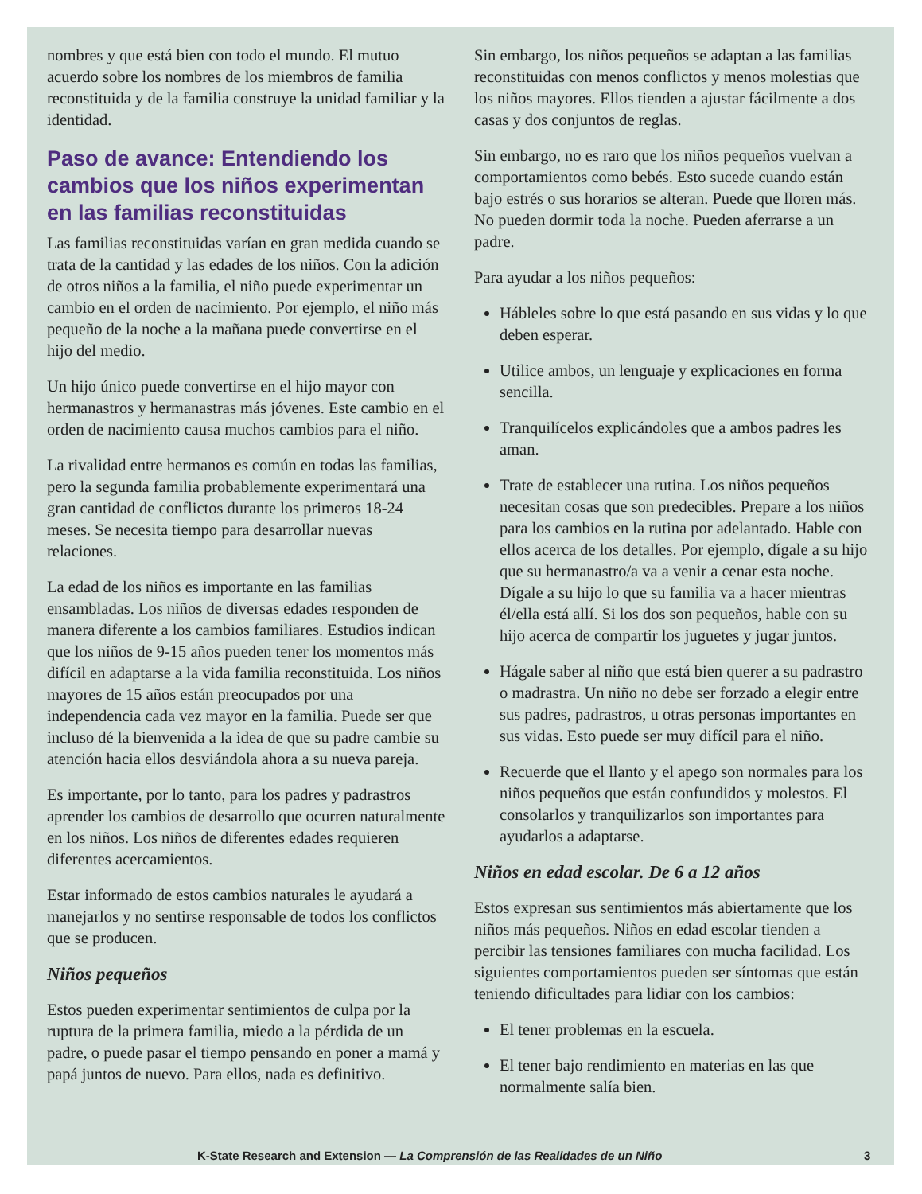nombres y que está bien con todo el mundo. El mutuo acuerdo sobre los nombres de los miembros de familia reconstituida y de la familia construye la unidad familiar y la identidad.
Paso de avance: Entendiendo los cambios que los niños experimentan en las familias reconstituidas
Las familias reconstituidas varían en gran medida cuando se trata de la cantidad y las edades de los niños. Con la adición de otros niños a la familia, el niño puede experimentar un cambio en el orden de nacimiento. Por ejemplo, el niño más pequeño de la noche a la mañana puede convertirse en el hijo del medio.
Un hijo único puede convertirse en el hijo mayor con hermanastros y hermanastras más jóvenes. Este cambio en el orden de nacimiento causa muchos cambios para el niño.
La rivalidad entre hermanos es común en todas las familias, pero la segunda familia probablemente experimentará una gran cantidad de conflictos durante los primeros 18-24 meses. Se necesita tiempo para desarrollar nuevas relaciones.
La edad de los niños es importante en las familias ensambladas. Los niños de diversas edades responden de manera diferente a los cambios familiares. Estudios indican que los niños de 9-15 años pueden tener los momentos más difícil en adaptarse a la vida familia reconstituida. Los niños mayores de 15 años están preocupados por una independencia cada vez mayor en la familia. Puede ser que incluso dé la bienvenida a la idea de que su padre cambie su atención hacia ellos desviándola ahora a su nueva pareja.
Es importante, por lo tanto, para los padres y padrastros aprender los cambios de desarrollo que ocurren naturalmente en los niños. Los niños de diferentes edades requieren diferentes acercamientos.
Estar informado de estos cambios naturales le ayudará a manejarlos y no sentirse responsable de todos los conflictos que se producen.
Niños pequeños
Estos pueden experimentar sentimientos de culpa por la ruptura de la primera familia, miedo a la pérdida de un padre, o puede pasar el tiempo pensando en poner a mamá y papá juntos de nuevo. Para ellos, nada es definitivo.
Sin embargo, los niños pequeños se adaptan a las familias reconstituidas con menos conflictos y menos molestias que los niños mayores. Ellos tienden a ajustar fácilmente a dos casas y dos conjuntos de reglas.
Sin embargo, no es raro que los niños pequeños vuelvan a comportamientos como bebés. Esto sucede cuando están bajo estrés o sus horarios se alteran. Puede que lloren más. No pueden dormir toda la noche. Pueden aferrarse a un padre.
Para ayudar a los niños pequeños:
Hábleles sobre lo que está pasando en sus vidas y lo que deben esperar.
Utilice ambos, un lenguaje y explicaciones en forma sencilla.
Tranquilícelos explicándoles que a ambos padres les aman.
Trate de establecer una rutina. Los niños pequeños necesitan cosas que son predecibles. Prepare a los niños para los cambios en la rutina por adelantado. Hable con ellos acerca de los detalles. Por ejemplo, dígale a su hijo que su hermanastro/a va a venir a cenar esta noche. Dígale a su hijo lo que su familia va a hacer mientras él/ella está allí. Si los dos son pequeños, hable con su hijo acerca de compartir los juguetes y jugar juntos.
Hágale saber al niño que está bien querer a su padrastro o madrastra. Un niño no debe ser forzado a elegir entre sus padres, padrastros, u otras personas importantes en sus vidas. Esto puede ser muy difícil para el niño.
Recuerde que el llanto y el apego son normales para los niños pequeños que están confundidos y molestos. El consolarlos y tranquilizarlos son importantes para ayudarlos a adaptarse.
Niños en edad escolar. De 6 a 12 años
Estos expresan sus sentimientos más abiertamente que los niños más pequeños. Niños en edad escolar tienden a percibir las tensiones familiares con mucha facilidad. Los siguientes comportamientos pueden ser síntomas que están teniendo dificultades para lidiar con los cambios:
El tener problemas en la escuela.
El tener bajo rendimiento en materias en las que normalmente salía bien.
K-State Research and Extension — La Comprensión de las Realidades de un Niño 3